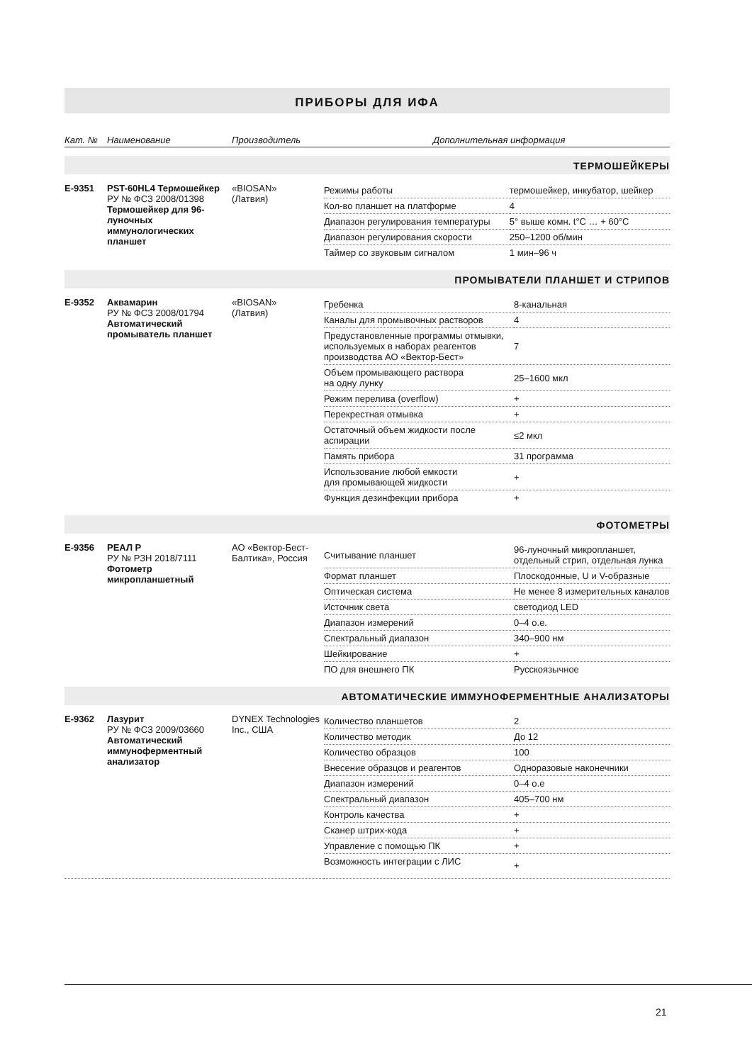ПРИБОРЫ ДЛЯ ИФА
| Кат. № | Наименование | Производитель | Дополнительная информация |
ТЕРМОШЕЙКЕРЫ
| E-9351 | PST-60HL4 Термошейкер РУ № ФСЗ 2008/01398 Термошейкер для 96-луночных иммунологических планшет | «BIOSAN» (Латвия) | / Режимы работы / термошейкер, инкубатор, шейкер / / Кол-во планшет на платформе / 4 / / Диапазон регулирования температуры / 5° выше комн. t°C … + 60°C / / Диапазон регулирования скорости / 250–1200 об/мин / / Таймер со звуковым сигналом / 1 мин–96 ч / |
ПРОМЫВАТЕЛИ ПЛАНШЕТ И СТРИПОВ
| E-9352 | Аквамарин РУ № ФСЗ 2008/01794 Автоматический промыватель планшет | «BIOSAN» (Латвия) | / Гребенка / 8-канальная / / Каналы для промывочных растворов / 4 / / Предустановленные программы отмывки, используемых в наборах реагентов производства АО «Вектор-Бест» / 7 / / Объем промывающего раствора на одну лунку / 25–1600 мкл / / Режим перелива (overflow) / + / / Перекрестная отмывка / + / / Остаточный объем жидкости после аспирации / ≤2 мкл / / Память прибора / 31 программа / / Использование любой емкости для промывающей жидкости / + / / Функция дезинфекции прибора / + / |
ФОТОМЕТРЫ
| E-9356 | РЕАЛ Р РУ № РЗН 2018/7111 Фотометр микропланшетный | АО «Вектор-Бест-Балтика», Россия | / Считывание планшет / 96-луночный микропланшет, отдельный стрип, отдельная лунка / / Формат планшет / Плоскодонные, U и V-образные / / Оптическая система / Не менее 8 измерительных каналов / / Источник света / светодиод LED / / Диапазон измерений / 0–4 о.е. / / Спектральный диапазон / 340–900 нм / / Шейкирование / + / / ПО для внешнего ПК / Русскоязычное / |
АВТОМАТИЧЕСКИЕ ИММУНОФЕРМЕНТНЫЕ АНАЛИЗАТОРЫ
| E-9362 | Лазурит РУ № ФСЗ 2009/03660 Автоматический иммуноферментный анализатор | DYNEX Technologies Inc., США | / Количество планшетов / 2 / / Количество методик / До 12 / / Количество образцов / 100 / / Внесение образцов и реагентов / Одноразовые наконечники / / Диапазон измерений / 0–4 о.е / / Спектральный диапазон / 405–700 нм / / Контроль качества / + / / Сканер штрих-кода / + / / Управление с помощью ПК / + / / Возможность интеграции с ЛИС / + / |
21